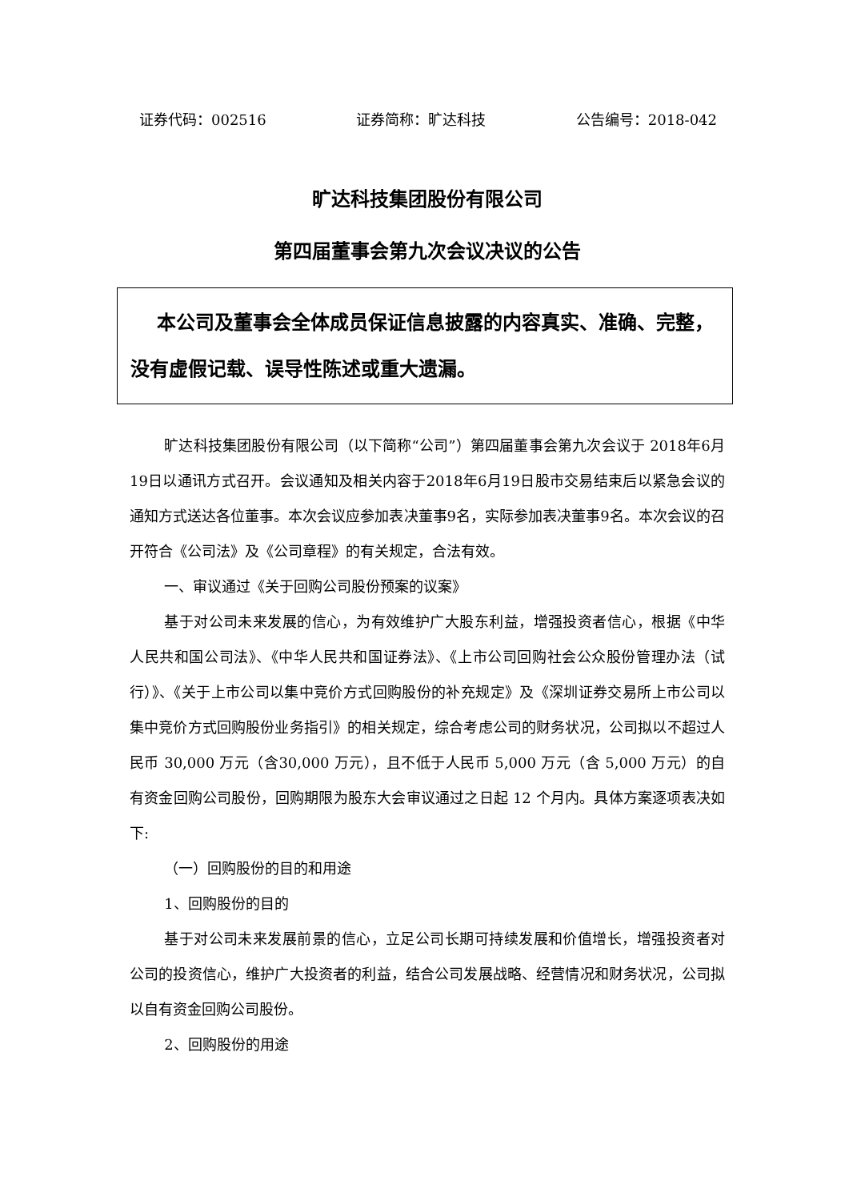证券代码：002516 证券简称：旷达科技 公告编号：2018-042
旷达科技集团股份有限公司
第四届董事会第九次会议决议的公告
本公司及董事会全体成员保证信息披露的内容真实、准确、完整，没有虚假记载、误导性陈述或重大遗漏。
旷达科技集团股份有限公司（以下简称“公司”）第四届董事会第九次会议于 2018年6月19日以通讯方式召开。会议通知及相关内容于2018年6月19日股市交易结束后以紧急会议的通知方式送达各位董事。本次会议应参加表决董事9名，实际参加表决董事9名。本次会议的召开符合《公司法》及《公司章程》的有关规定，合法有效。
一、审议通过《关于回购公司股份预案的议案》
基于对公司未来发展的信心，为有效维护广大股东利益，增强投资者信心，根据《中华人民共和国公司法》、《中华人民共和国证券法》、《上市公司回购社会公众股份管理办法（试行）》、《关于上市公司以集中竞价方式回购股份的补充规定》及《深圳证券交易所上市公司以集中竞价方式回购股份业务指引》的相关规定，综合考虑公司的财务状况，公司拟以不超过人民币 30,000 万元（含30,000 万元），且不低于人民币 5,000 万元（含 5,000 万元）的自有资金回购公司股份，回购期限为股东大会审议通过之日起 12 个月内。具体方案逐项表决如下:
（一）回购股份的目的和用途
1、回购股份的目的
基于对公司未来发展前景的信心，立足公司长期可持续发展和价值增长，增强投资者对公司的投资信心，维护广大投资者的利益，结合公司发展战略、经营情况和财务状况，公司拟以自有资金回购公司股份。
2、回购股份的用途